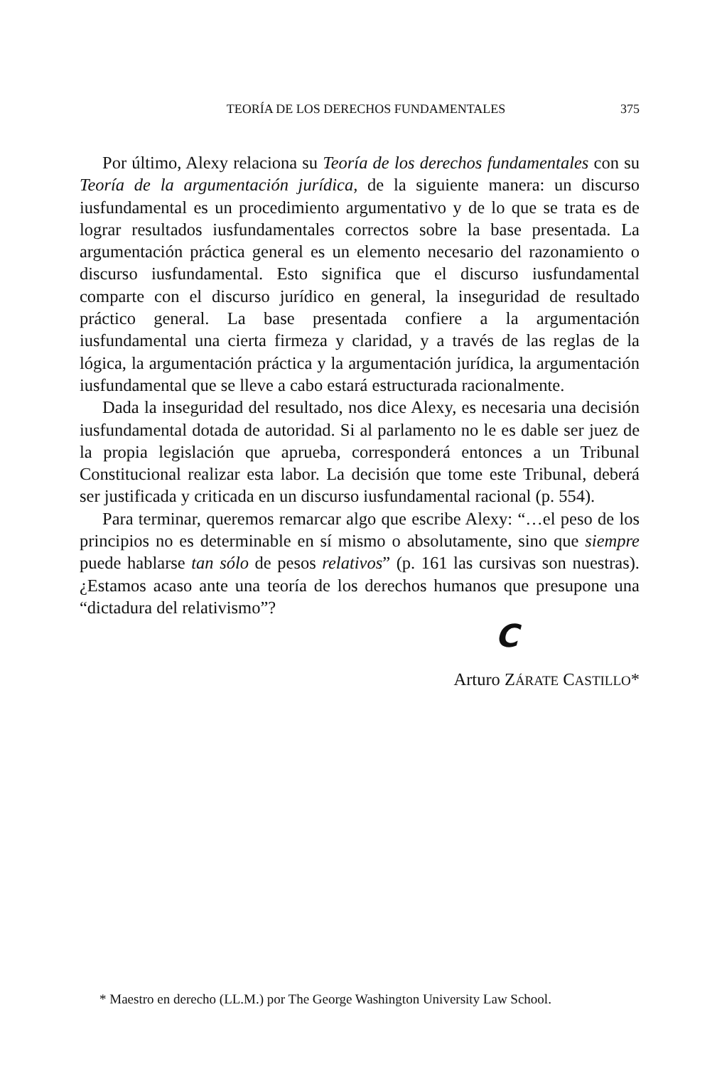TEORÍA DE LOS DERECHOS FUNDAMENTALES 375
Por último, Alexy relaciona su Teoría de los derechos fundamentales con su Teoría de la argumentación jurídica, de la siguiente manera: un discurso iusfundamental es un procedimiento argumentativo y de lo que se trata es de lograr resultados iusfundamentales correctos sobre la base presentada. La argumentación práctica general es un elemento necesario del razonamiento o discurso iusfundamental. Esto significa que el discurso iusfundamental comparte con el discurso jurídico en general, la inseguridad de resultado práctico general. La base presentada confiere a la argumentación iusfundamental una cierta firmeza y claridad, y a través de las reglas de la lógica, la argumentación práctica y la argumentación jurídica, la argumentación iusfundamental que se lleve a cabo estará estructurada racionalmente.
Dada la inseguridad del resultado, nos dice Alexy, es necesaria una decisión iusfundamental dotada de autoridad. Si al parlamento no le es dable ser juez de la propia legislación que aprueba, corresponderá entonces a un Tribunal Constitucional realizar esta labor. La decisión que tome este Tribunal, deberá ser justificada y criticada en un discurso iusfundamental racional (p. 554).
Para terminar, queremos remarcar algo que escribe Alexy: “…el peso de los principios no es determinable en sí mismo o absolutamente, sino que siempre puede hablarse tan sólo de pesos relativos” (p. 161 las cursivas son nuestras). ¿Estamos acaso ante una teoría de los derechos humanos que presupone una “dictadura del relativismo”?
C
Arturo ZÁRATE CASTILLO*
* Maestro en derecho (LL.M.) por The George Washington University Law School.